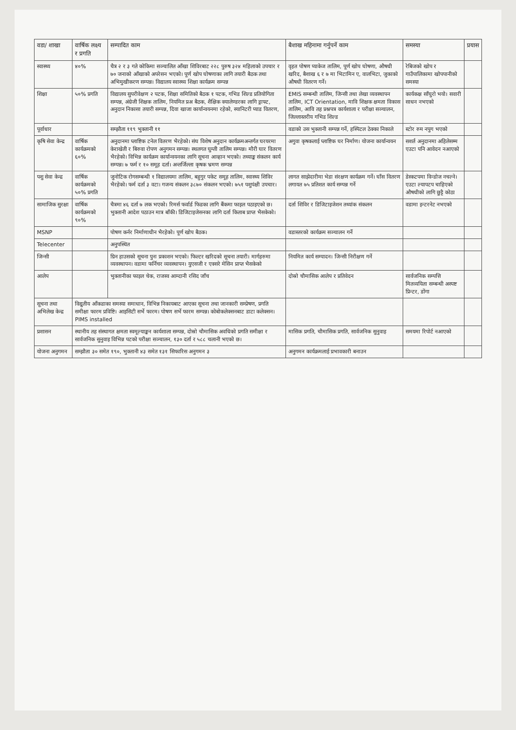| वडा/ शाखा | वार्षिक लक्ष्य र प्रगति | सम्पादित काम | बैशाख महिनामा गर्नुपर्ने काम | समस्या | प्रयास |
| --- | --- | --- | --- | --- | --- |
| स्वास्थ्य | ४०% | चैत्र २ र ३ गते कोकिमा सञ्चालित आँखा शिविरबाट २२८ पुरुष ३२४ महिलाको उपचार र ७० जनाको आँखाको अपरेसन भएको। पूर्ण खोप घोषणाका लागि तयारी बैठक तथा अभिमुखीकरण सम्पन्न। विद्यालय स्वास्थ्य शिक्षा कार्यक्रम सम्पन्न | वृहत पोषण प्याकेज तालिम, पूर्ण खोप घोषणा, औषधी खरिद, बैशाख ६ र ७ मा भिटामिन ए, वालभिटा, जुकाको औषधी वितरण गर्ने। | रेबिजको खोप र गाउँपालिकामा खोपपानीको समस्या | |
| शिक्षा | ५०% प्रगति | विद्यालय सुपरीवेक्षण २ पटक, शिक्षा समितिको बैठक १ पटक, गभिड शिल्ड प्रतियोगिता सम्पन्न, अंग्रेजी शिक्षक तालिम, नियमित प्रअ बैठक, शैक्षिक क्यालेण्डरका लागि ड्राफ्ट, अनुदान निकासा तयारी सम्पन्न, दिवा खाजा कार्यान्वयनमा रहेको, स्यानिटरी प्याड वितरण, | EMIS सम्बन्धी तालिम, जिन्सी तथा लेखा व्यवस्थापन तालिम, ICT Orientation, मावि शिक्षक क्षमता विकास तालिम, आवि तह प्रश्नपत्र कार्यशाला र परीक्षा सञ्चालन, जिल्लास्तरीय गभिड शिल्ड | कार्यकक्ष साँघुरो भयो। सवारी साधन नभएको | |
| पूर्वाधार | | सम्झौता ११९ भुक्तानी ११ | वडाको उस भुक्तानी सम्पन्न गर्ने, हस्पिटल ठेक्का निकाले | स्टोर रुम नपुग भएको | |
| कृषि सेवा केन्द्र | वार्षिक कार्यक्रमको ६०% | अनुदानमा प्लाष्टिक टनेल वितरण भैरहेको। संघ विशेष अनुदान कार्यक्रमअन्तर्गत घरयरमा केराखेती र बिरुवा रोपण अनुगमन सम्पन्न। स्थलगत घुम्ती तालिम सम्पन्न। मौरी घार वितरण भैरहेको। विभिन्न कार्यक्रम कार्यान्वयनका लागि सूचना आव्हान भएको। तथ्याङ्क संकलन कार्य सम्पन्न। ७ फर्म र १० समूह दर्ता। अन्तर्जिल्ला कृषक भ्रमण सम्पन्न | अगुवा कृषकलाई प्लाष्टिक घर निर्माण। योजना कार्यान्वयन | सशर्त अनुदानमा अहिलेसम्म एउटा पनि आवेदन नआएको | |
| पशु सेवा केन्द्र | वार्षिक कार्यक्रमको ५०% प्रगति | जुनोटिक रोगसम्बन्धी १ विद्यालयमा तालिम, बहुगुर पकेट समूह तालिम, स्वास्थ्य शिविर भैरहेको। फर्म दर्ता ३ वटा। गजन्य संकलन ३८७० संकलन भएको। ७५१ पशुपंक्षी उपचार। | लागत साझेदारीमा भेडा संरक्षण कार्यक्रम गर्ने। घाँस वितरण लगायत ७५ प्रतिशत कार्य सम्पन्न गर्ने | डेस्कटपमा विन्डोज नचल्ने। एउटा ल्यापटप चाहिएको औषधीको लागि छुट्टै कोठा | |
| सामाजिक सुरक्षा | वार्षिक कार्यक्रमको ९०% | चैत्रमा ४६ दर्ता ७ लक भएको। रिमर्स फर्वार्ड फिडका लागि बैंकमा फाइल पठाइएको छ। भुक्तानी आदेश पठाउन मात्र बाँकी। डिजिटाइजेसनका लागि दर्ता किताब प्राप्त भैसकेको। | दर्ता शिविर र डिजिटाइजेशन तथ्यांक संकलन | वडामा इन्टरनेट नभएको | |
| MSNP | | पोषण कर्नर निर्माणाधीन भैरहेको। पूर्ण खोप बैठक। | वडास्तरको कार्यक्रम सञ्चालन गर्ने | | |
| Telecenter | | अनुपस्थित | | | |
| जिन्सी | | ग्रिन हाउसको सूचना पुनः प्रकाशन भएको। फिल्टर खरिदको सूचना तयारी। मार्गहरुमा व्यवस्थापन। वडामा फर्निचर व्यवस्थापन। युएसजी र एक्सरे मेसिन प्राप्त भैसकेको | नियमित कार्य सम्पादन। जिन्सी निरीक्षण गर्ने | | |
| आलेप | | भुक्तानीका फाइल चेक, राजस्व आम्दानी रसिद जाँच | दोस्रो चौमासिक आलेप र प्रतिवेदन | सार्वजनिक सम्पत्ति मितव्ययिता सम्बन्धी अस्पष्ट प्रिन्टर, डोंगा | |
| सूचना तथा अभिलेख केन्द्र | विद्युतीय आँकडाका समस्या समाधान, विभिन्न निकायबाट आएका सूचना तथा जानकारी सम्प्रेषण, प्रगति समीक्षा फारम प्रविष्टि। आइसिटी सर्भे फारम। पोषण सर्भे फारम सम्पन्न। कोबोकलेक्सनबाट डाटा कलेक्सन। PIMS installed | | | | |
| प्रशासन | स्थानीय तह संस्थागत क्षमता स्वमूल्याङ्कन कार्यशाला सम्पन्न, दोस्रो चौमासिक अवधिको प्रगति समीक्षा र सार्वजनिक सुनुवाइ विभिन्न पटको परीक्षा सञ्चालन, १३० दर्ता र ५८८ चलानी भएको छ। | | मासिक प्रगति, चौमासिक प्रगति, सार्वजनिक सुनुवाइ | समयमा रिपोर्ट नआएको | |
| योजना अनुगमन | सम्झौता ३० समेत १९०, भुक्तानी ४३ समेत १३१ सिफारिस अनुगमन ३ | | अनुगमन कार्यक्रमलाई प्रभावकारी बनाउन | | |